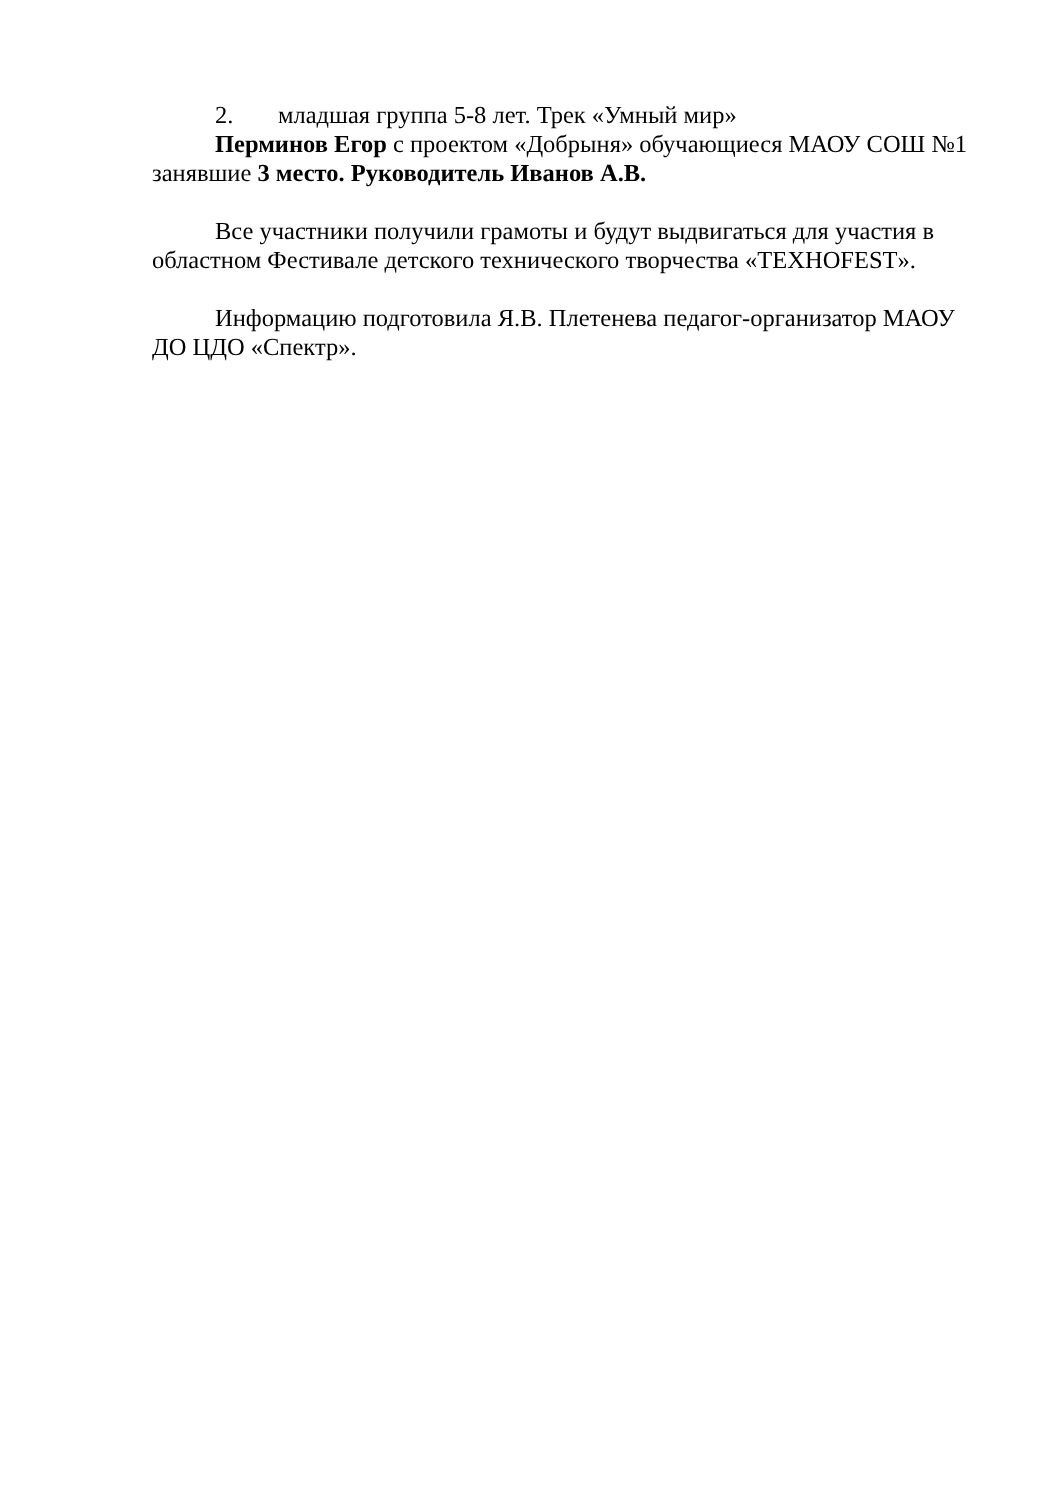2. младшая группа 5-8 лет. Трек «Умный мир»
Перминов Егор с проектом «Добрыня» обучающиеся МАОУ СОШ №1 занявшие 3 место. Руководитель Иванов А.В.
Все участники получили грамоты и будут выдвигаться для участия в областном Фестивале детского технического творчества «TEXHOFEST».
Информацию подготовила Я.В. Плетенева педагог-организатор МАОУ ДО ЦДО «Спектр».